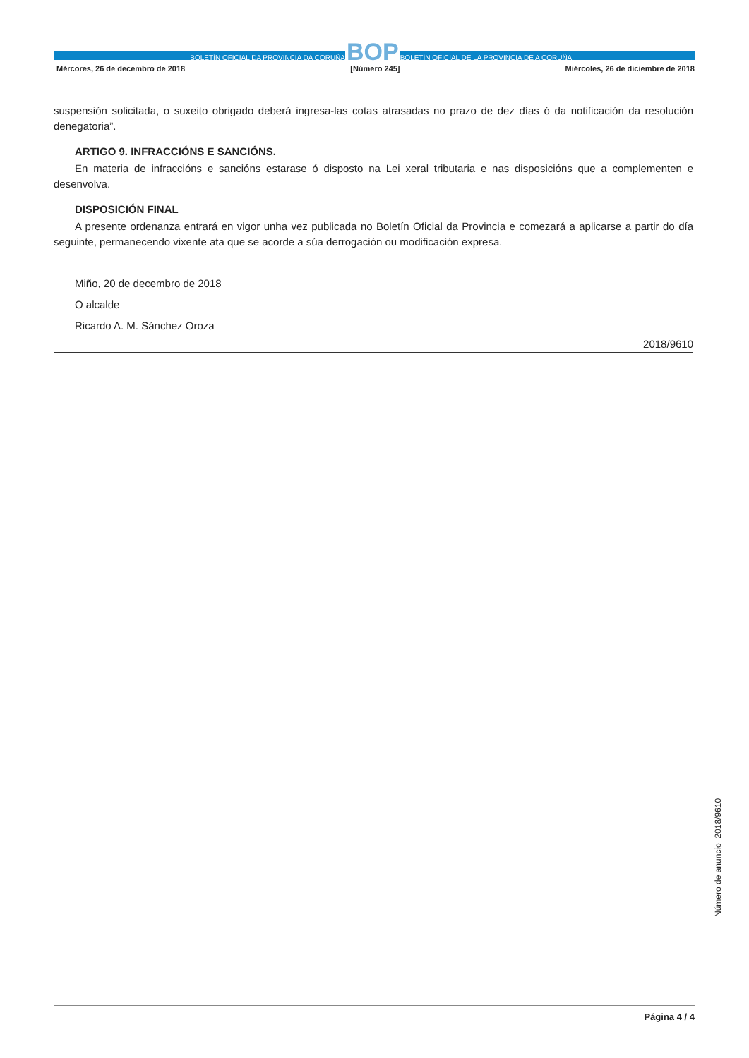BOLETÍN OFICIAL DA PROVINCIA DA CORUÑA BOP BOLETÍN OFICIAL DE LA PROVINCIA DE A CORUÑA
Mércores, 26 de decembro de 2018 [Número 245] Miércoles, 26 de diciembre de 2018
suspensión solicitada, o suxeito obrigado deberá ingresa-las cotas atrasadas no prazo de dez días ó da notificación da resolución denegatoria”.
ARTIGO 9. INFRACCIÓNS E SANCIÓNS.
En materia de infraccións e sancións estarase ó disposto na Lei xeral tributaria e nas disposicións que a complementen e desenvolva.
DISPOSICIÓN FINAL
A presente ordenanza entrará en vigor unha vez publicada no Boletín Oficial da Provincia e comezará a aplicarse a partir do día seguinte, permanecendo vixente ata que se acorde a súa derrogación ou modificación expresa.
Miño, 20 de decembro de 2018
O alcalde
Ricardo A. M. Sánchez Oroza
2018/9610
Número de anuncio 2018/9610
Página 4 / 4